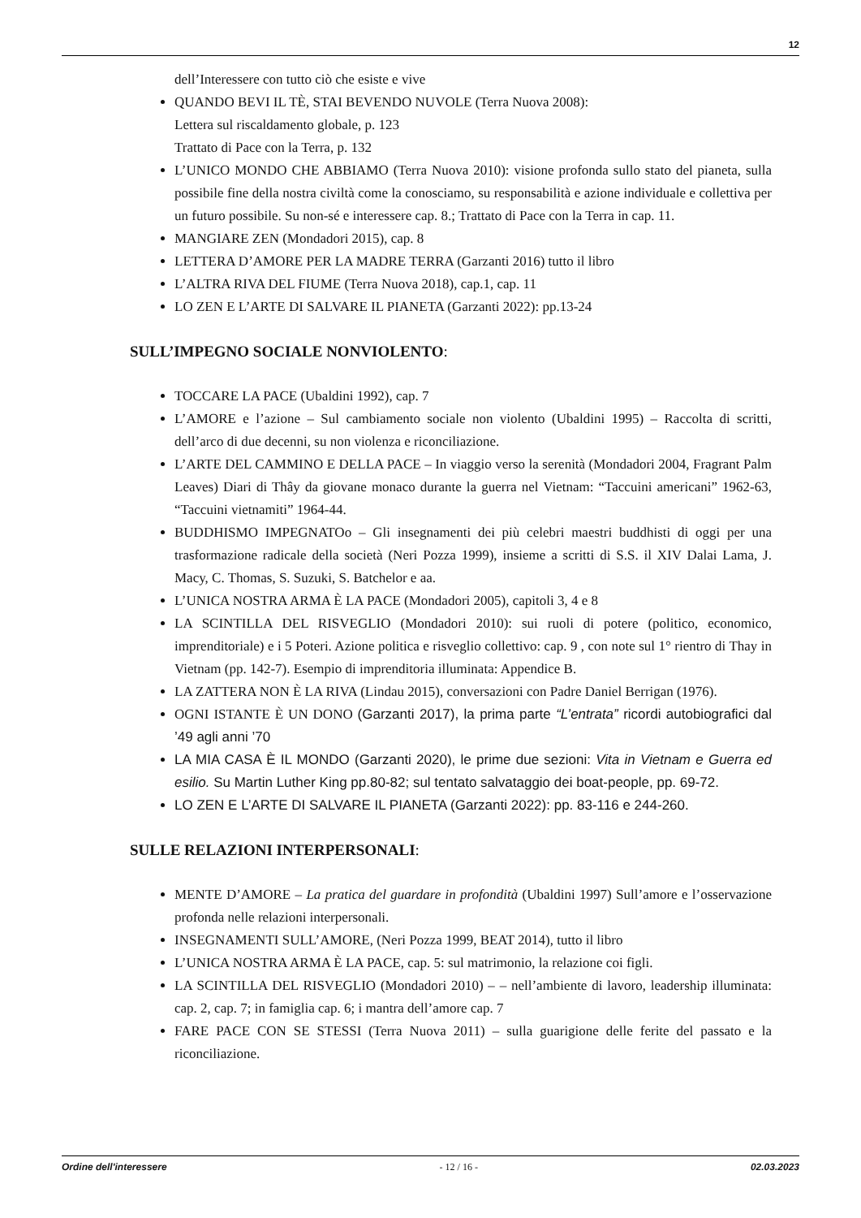12
dell’Interessere con tutto ciò che esiste e vive
QUANDO BEVI IL TÈ, STAI BEVENDO NUVOLE (Terra Nuova 2008):
Lettera sul riscaldamento globale, p. 123
Trattato di Pace con la Terra, p. 132
L’UNICO MONDO CHE ABBIAMO (Terra Nuova 2010): visione profonda sullo stato del pianeta, sulla possibile fine della nostra civiltà come la conosciamo, su responsabilità e azione individuale e collettiva per un futuro possibile. Su non-sé e interessere cap. 8.; Trattato di Pace con la Terra in cap. 11.
MANGIARE ZEN (Mondadori 2015), cap. 8
LETTERA D’AMORE PER LA MADRE TERRA (Garzanti 2016) tutto il libro
L’ALTRA RIVA DEL FIUME (Terra Nuova 2018), cap.1, cap. 11
LO ZEN E L’ARTE DI SALVARE IL PIANETA (Garzanti 2022): pp.13-24
SULL’IMPEGNO SOCIALE NONVIOLENTO:
TOCCARE LA PACE (Ubaldini 1992), cap. 7
L’AMORE e l’azione – Sul cambiamento sociale non violento (Ubaldini 1995) – Raccolta di scritti, dell’arco di due decenni, su non violenza e riconciliazione.
L’ARTE DEL CAMMINO E DELLA PACE – In viaggio verso la serenità (Mondadori 2004, Fragrant Palm Leaves) Diari di Thây da giovane monaco durante la guerra nel Vietnam: “Taccuini americani” 1962-63, “Taccuini vietnamiti” 1964-44.
BUDDHISMO IMPEGNATOo – Gli insegnamenti dei più celebri maestri buddhisti di oggi per una trasformazione radicale della società (Neri Pozza 1999), insieme a scritti di S.S. il XIV Dalai Lama, J. Macy, C. Thomas, S. Suzuki, S. Batchelor e aa.
L’UNICA NOSTRA ARMA È LA PACE (Mondadori 2005), capitoli 3, 4 e 8
LA SCINTILLA DEL RISVEGLIO (Mondadori 2010): sui ruoli di potere (politico, economico, imprenditoriale) e i 5 Poteri. Azione politica e risveglio collettivo: cap. 9 , con note sul 1° rientro di Thay in Vietnam (pp. 142-7). Esempio di imprenditoria illuminata: Appendice B.
LA ZATTERA NON È LA RIVA (Lindau 2015), conversazioni con Padre Daniel Berrigan (1976).
OGNI ISTANTE È UN DONO (Garzanti 2017), la prima parte “L’entrata” ricordi autobiografici dal ’49 agli anni ’70
LA MIA CASA È IL MONDO (Garzanti 2020), le prime due sezioni: Vita in Vietnam e Guerra ed esilio. Su Martin Luther King pp.80-82; sul tentato salvataggio dei boat-people, pp. 69-72.
LO ZEN E L’ARTE DI SALVARE IL PIANETA (Garzanti 2022): pp. 83-116 e 244-260.
SULLE RELAZIONI INTERPERSONALI:
MENTE D’AMORE – La pratica del guardare in profondità (Ubaldini 1997) Sull’amore e l’osservazione profonda nelle relazioni interpersonali.
INSEGNAMENTI SULL’AMORE, (Neri Pozza 1999, BEAT 2014), tutto il libro
L’UNICA NOSTRA ARMA È LA PACE, cap. 5: sul matrimonio, la relazione coi figli.
LA SCINTILLA DEL RISVEGLIO (Mondadori 2010) – – nell’ambiente di lavoro, leadership illuminata: cap. 2, cap. 7; in famiglia cap. 6; i mantra dell’amore cap. 7
FARE PACE CON SE STESSI (Terra Nuova 2011) – sulla guarigione delle ferite del passato e la riconciliazione.
Ordine dell'interessere - 12 / 16 - 02.03.2023